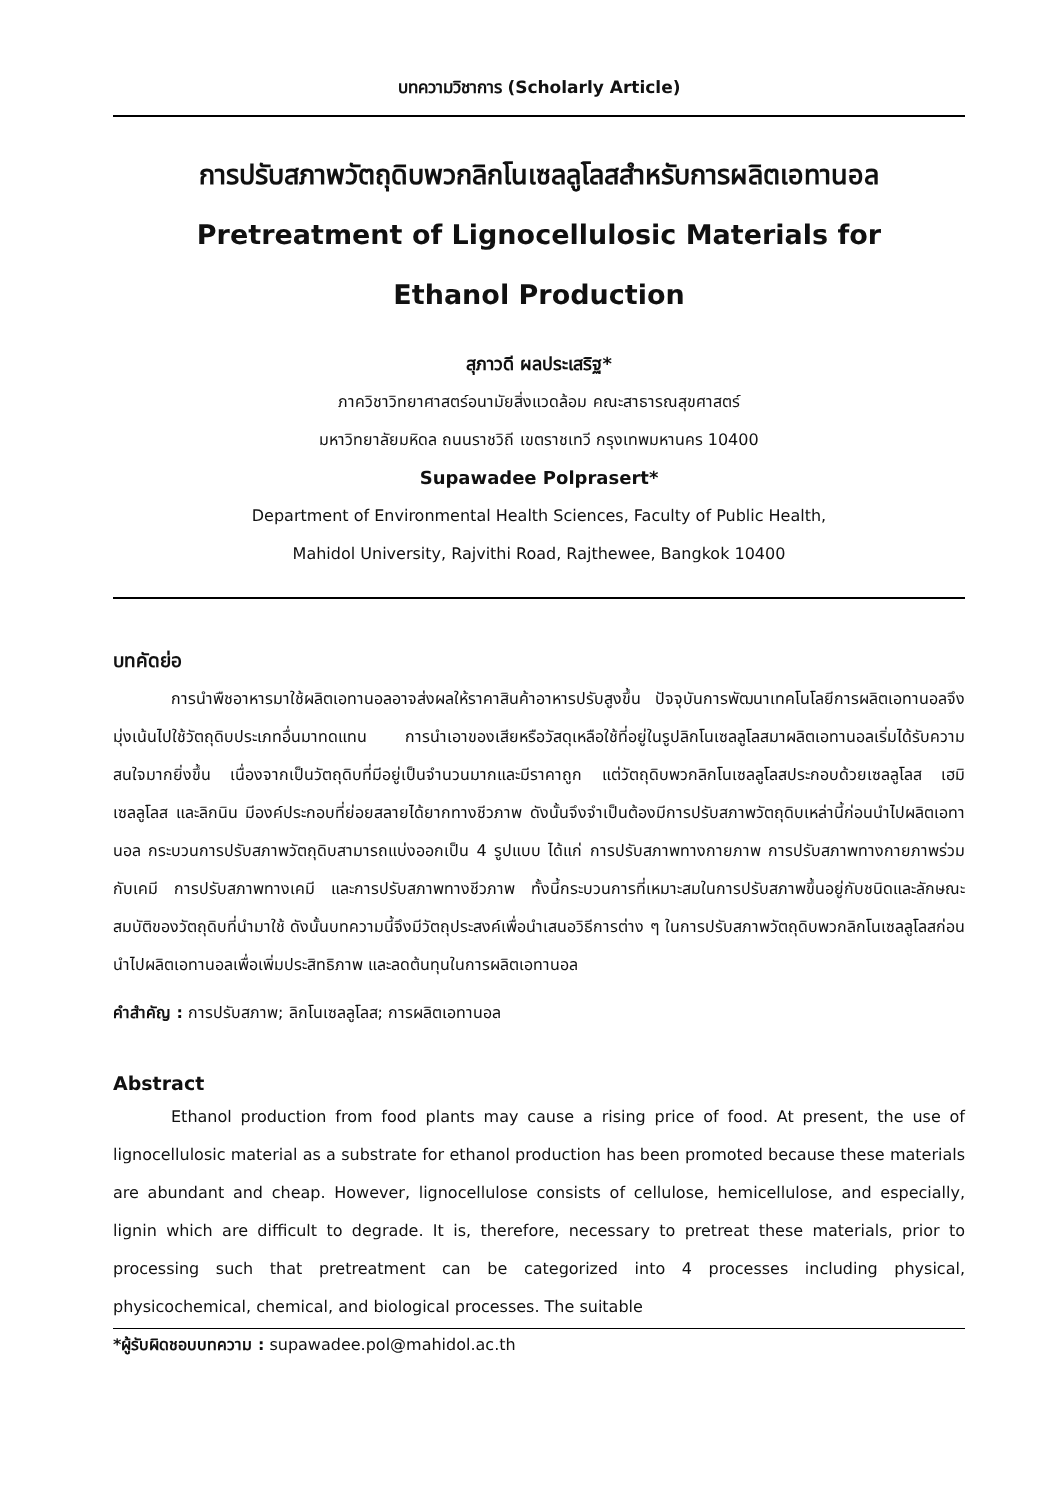บทความวิชาการ (Scholarly Article)
การปรับสภาพวัตถุดิบพวกลิกโนเซลลูโลสสำหรับการผลิตเอทานอล
Pretreatment of Lignocellulosic Materials for
Ethanol Production
สุภาวดี ผลประเสริฐ*
ภาควิชาวิทยาศาสตร์อนามัยสิ่งแวดล้อม คณะสาธารณสุขศาสตร์
มหาวิทยาลัยมหิดล ถนนราชวิถี เขตราชเทวี กรุงเทพมหานคร 10400
Supawadee Polprasert*
Department of Environmental Health Sciences, Faculty of Public Health,
Mahidol University, Rajvithi Road, Rajthewee, Bangkok 10400
บทคัดย่อ
การนำพืชอาหารมาใช้ผลิตเอทานอลอาจส่งผลให้ราคาสินค้าอาหารปรับสูงขึ้น ปัจจุบันการพัฒนาเทคโนโลยีการผลิตเอทานอลจึงมุ่งเน้นไปใช้วัตถุดิบประเภทอื่นมาทดแทน การนำเอาของเสียหรือวัสดุเหลือใช้ที่อยู่ในรูปลิกโนเซลลูโลสมาผลิตเอทานอลเริ่มได้รับความสนใจมากยิ่งขึ้น เนื่องจากเป็นวัตถุดิบที่มีอยู่เป็นจำนวนมากและมีราคาถูก แต่วัตถุดิบพวกลิกโนเซลลูโลสประกอบด้วยเซลลูโลส เฮมิเซลลูโลส และลิกนิน มีองค์ประกอบที่ย่อยสลายได้ยากทางชีวภาพ ดังนั้นจึงจำเป็นต้องมีการปรับสภาพวัตถุดิบเหล่านี้ก่อนนำไปผลิตเอทานอล กระบวนการปรับสภาพวัตถุดิบสามารถแบ่งออกเป็น 4 รูปแบบ ได้แก่ การปรับสภาพทางกายภาพ การปรับสภาพทางกายภาพร่วมกับเคมี การปรับสภาพทางเคมี และการปรับสภาพทางชีวภาพ ทั้งนี้กระบวนการที่เหมาะสมในการปรับสภาพขึ้นอยู่กับชนิดและลักษณะสมบัติของวัตถุดิบที่นำมาใช้ ดังนั้นบทความนี้จึงมีวัตถุประสงค์เพื่อนำเสนอวิธีการต่าง ๆ ในการปรับสภาพวัตถุดิบพวกลิกโนเซลลูโลสก่อนนำไปผลิตเอทานอลเพื่อเพิ่มประสิทธิภาพ และลดต้นทุนในการผลิตเอทานอล
คำสำคัญ : การปรับสภาพ; ลิกโนเซลลูโลส; การผลิตเอทานอล
Abstract
Ethanol production from food plants may cause a rising price of food. At present, the use of lignocellulosic material as a substrate for ethanol production has been promoted because these materials are abundant and cheap. However, lignocellulose consists of cellulose, hemicellulose, and especially, lignin which are difficult to degrade. It is, therefore, necessary to pretreat these materials, prior to processing such that pretreatment can be categorized into 4 processes including physical, physicochemical, chemical, and biological processes. The suitable
*ผู้รับผิดชอบบทความ : supawadee.pol@mahidol.ac.th